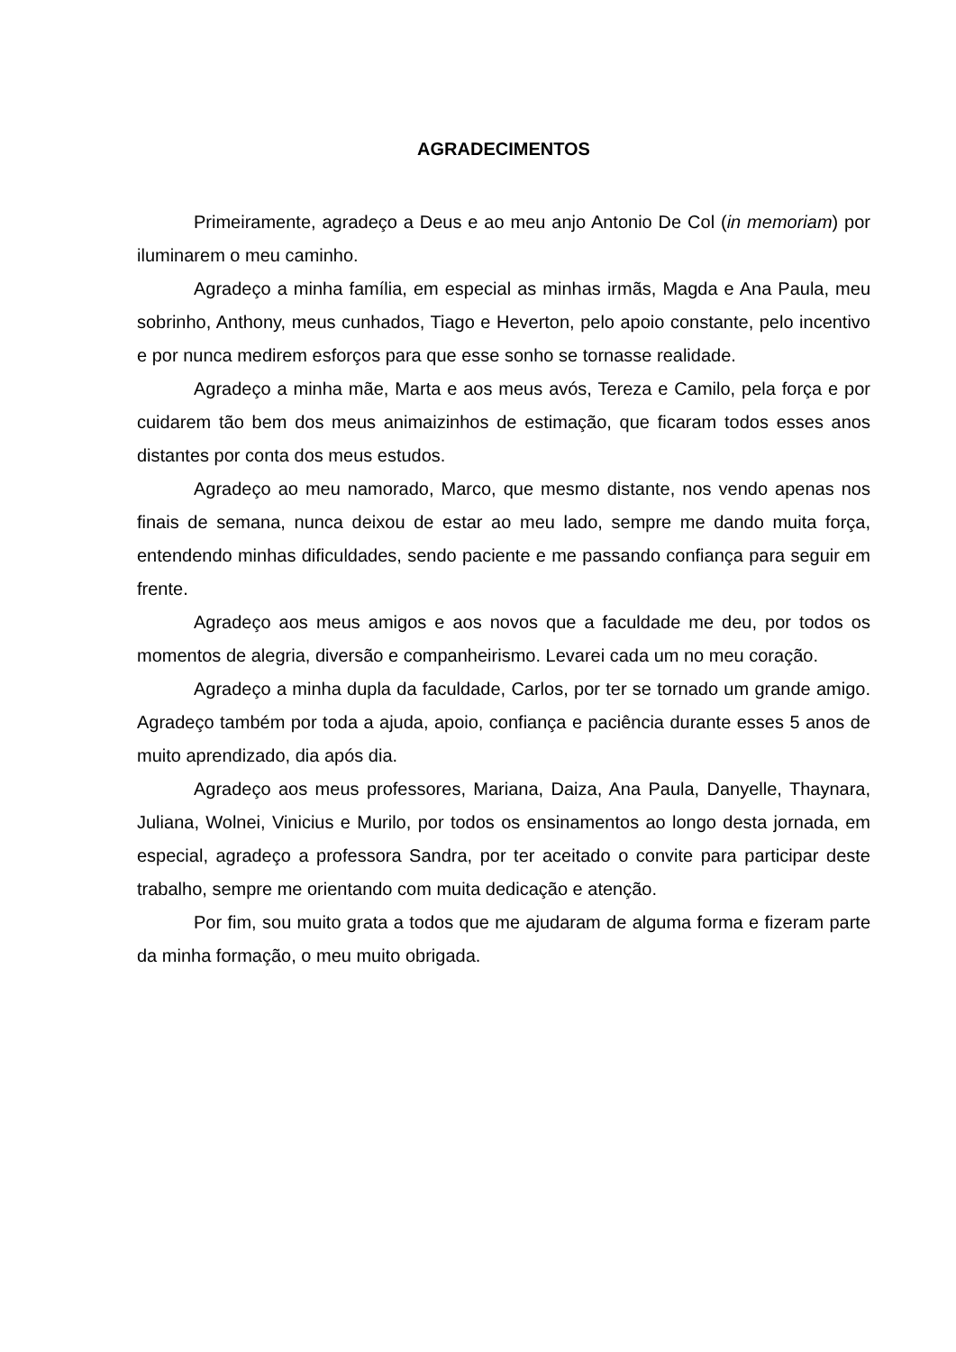AGRADECIMENTOS
Primeiramente, agradeço a Deus e ao meu anjo Antonio De Col (in memoriam) por iluminarem o meu caminho.
Agradeço a minha família, em especial as minhas irmãs, Magda e Ana Paula, meu sobrinho, Anthony, meus cunhados, Tiago e Heverton, pelo apoio constante, pelo incentivo e por nunca medirem esforços para que esse sonho se tornasse realidade.
Agradeço a minha mãe, Marta e aos meus avós, Tereza e Camilo, pela força e por cuidarem tão bem dos meus animaizinhos de estimação, que ficaram todos esses anos distantes por conta dos meus estudos.
Agradeço ao meu namorado, Marco, que mesmo distante, nos vendo apenas nos finais de semana, nunca deixou de estar ao meu lado, sempre me dando muita força, entendendo minhas dificuldades, sendo paciente e me passando confiança para seguir em frente.
Agradeço aos meus amigos e aos novos que a faculdade me deu, por todos os momentos de alegria, diversão e companheirismo. Levarei cada um no meu coração.
Agradeço a minha dupla da faculdade, Carlos, por ter se tornado um grande amigo. Agradeço também por toda a ajuda, apoio, confiança e paciência durante esses 5 anos de muito aprendizado, dia após dia.
Agradeço aos meus professores, Mariana, Daiza, Ana Paula, Danyelle, Thaynara, Juliana, Wolnei, Vinicius e Murilo, por todos os ensinamentos ao longo desta jornada, em especial, agradeço a professora Sandra, por ter aceitado o convite para participar deste trabalho, sempre me orientando com muita dedicação e atenção.
Por fim, sou muito grata a todos que me ajudaram de alguma forma e fizeram parte da minha formação, o meu muito obrigada.